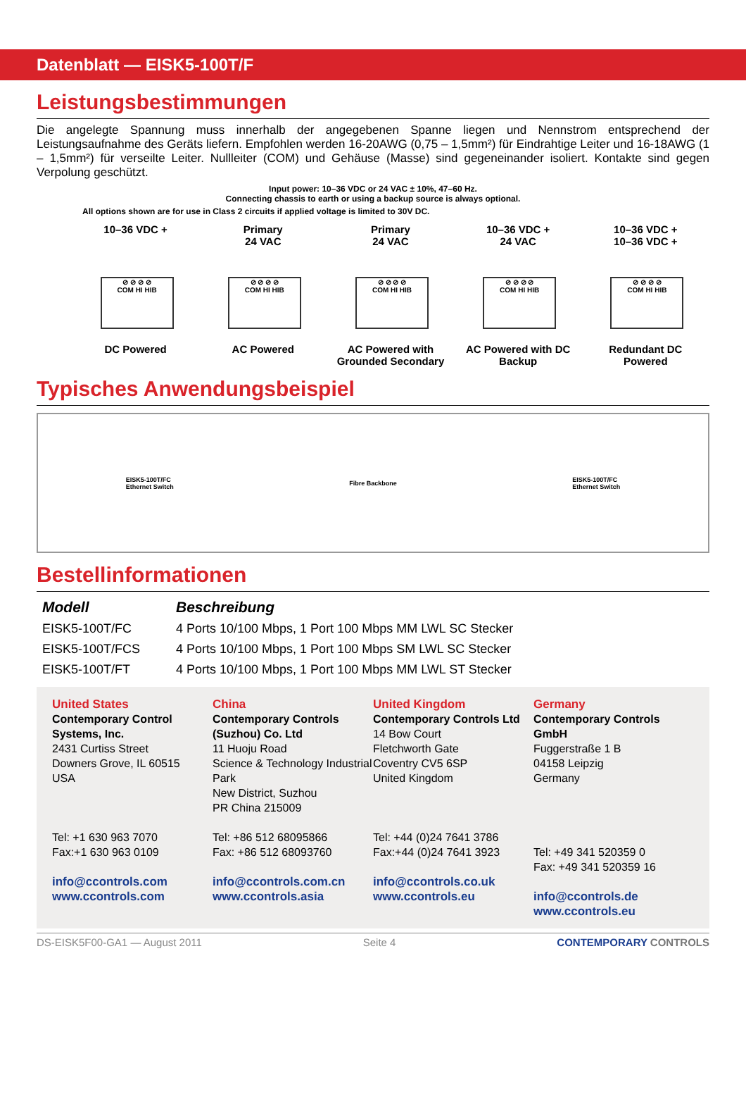Datenblatt — EISK5-100T/F
Leistungsbestimmungen
Die angelegte Spannung muss innerhalb der angegebenen Spanne liegen und Nennstrom entsprechend der Leistungsaufnahme des Geräts liefern. Empfohlen werden 16-20AWG (0,75 – 1,5mm²) für Eindrahtige Leiter und 16-18AWG (1 – 1,5mm²) für verseilte Leiter. Nullleiter (COM) und Gehäuse (Masse) sind gegeneinander isoliert. Kontakte sind gegen Verpolung geschützt.
Input power: 10–36 VDC or 24 VAC ± 10%, 47–60 Hz.
Connecting chassis to earth or using a backup source is always optional.
All options shown are for use in Class 2 circuits if applied voltage is limited to 30V DC.
10–36 VDC +
⊘ ⊘ ⊘ ⊘
COM HI HIB
DC Powered
Primary
24 VAC
⊘ ⊘ ⊘ ⊘
COM HI HIB
AC Powered
Primary
24 VAC
⊘ ⊘ ⊘ ⊘
COM HI HIB
AC Powered with Grounded Secondary
10–36 VDC +
24 VAC
⊘ ⊘ ⊘ ⊘
COM HI HIB
AC Powered with DC Backup
10–36 VDC +
10–36 VDC +
⊘ ⊘ ⊘ ⊘
COM HI HIB
Redundant DC Powered
Typisches Anwendungsbeispiel
EISK5-100T/FC
Ethernet Switch Fibre Backbone EISK5-100T/FC
Ethernet Switch
Bestellinformationen
| Modell | Beschreibung |
| --- | --- |
| EISK5-100T/FC | 4 Ports 10/100 Mbps, 1 Port 100 Mbps MM LWL SC Stecker |
| EISK5-100T/FCS | 4 Ports 10/100 Mbps, 1 Port 100 Mbps SM LWL SC Stecker |
| EISK5-100T/FT | 4 Ports 10/100 Mbps, 1 Port 100 Mbps MM LWL ST Stecker |
United States
Contemporary Control Systems, Inc.
2431 Curtiss Street
Downers Grove, IL 60515
USA
Tel: +1 630 963 7070
Fax:+1 630 963 0109
info@ccontrols.com
www.ccontrols.com
China
Contemporary Controls (Suzhou) Co. Ltd
11 Huoju Road
Science & Technology Industrial Park
New District, Suzhou
PR China 215009
Tel: +86 512 68095866
Fax: +86 512 68093760
info@ccontrols.com.cn
www.ccontrols.asia
United Kingdom
Contemporary Controls Ltd
14 Bow Court
Fletchworth Gate
Coventry CV5 6SP
United Kingdom
Tel: +44 (0)24 7641 3786
Fax:+44 (0)24 7641 3923
info@ccontrols.co.uk
www.ccontrols.eu
Germany
Contemporary Controls GmbH
Fuggerstraße 1 B
04158 Leipzig
Germany
Tel: +49 341 520359 0
Fax: +49 341 520359 16
info@ccontrols.de
www.ccontrols.eu
DS-EISK5F00-GA1 — August 2011 Seite 4 CONTEMPORARY CONTROLS